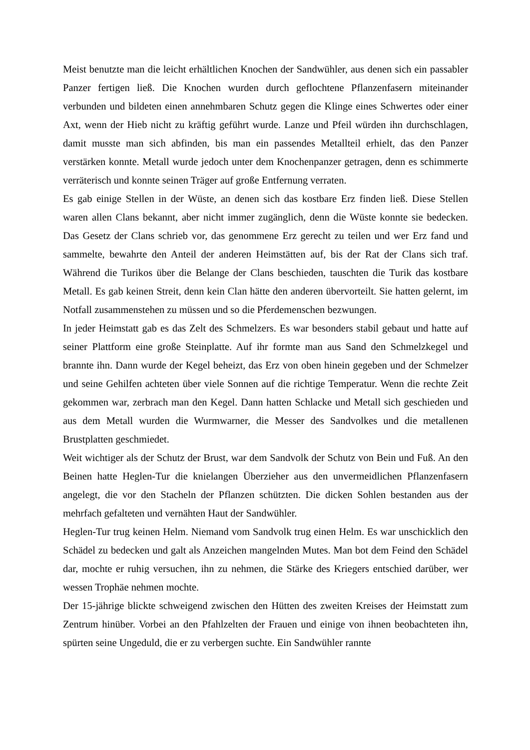Meist benutzte man die leicht erhältlichen Knochen der Sandwühler, aus denen sich ein passabler Panzer fertigen ließ. Die Knochen wurden durch geflochtene Pflanzenfasern miteinander verbunden und bildeten einen annehmbaren Schutz gegen die Klinge eines Schwertes oder einer Axt, wenn der Hieb nicht zu kräftig geführt wurde. Lanze und Pfeil würden ihn durchschlagen, damit musste man sich abfinden, bis man ein passendes Metallteil erhielt, das den Panzer verstärken konnte. Metall wurde jedoch unter dem Knochenpanzer getragen, denn es schimmerte verräterisch und konnte seinen Träger auf große Entfernung verraten.
Es gab einige Stellen in der Wüste, an denen sich das kostbare Erz finden ließ. Diese Stellen waren allen Clans bekannt, aber nicht immer zugänglich, denn die Wüste konnte sie bedecken. Das Gesetz der Clans schrieb vor, das genommene Erz gerecht zu teilen und wer Erz fand und sammelte, bewahrte den Anteil der anderen Heimstätten auf, bis der Rat der Clans sich traf. Während die Turikos über die Belange der Clans beschieden, tauschten die Turik das kostbare Metall. Es gab keinen Streit, denn kein Clan hätte den anderen übervorteilt. Sie hatten gelernt, im Notfall zusammenstehen zu müssen und so die Pferdemenschen bezwungen.
In jeder Heimstatt gab es das Zelt des Schmelzers. Es war besonders stabil gebaut und hatte auf seiner Plattform eine große Steinplatte. Auf ihr formte man aus Sand den Schmelzkegel und brannte ihn. Dann wurde der Kegel beheizt, das Erz von oben hinein gegeben und der Schmelzer und seine Gehilfen achteten über viele Sonnen auf die richtige Temperatur. Wenn die rechte Zeit gekommen war, zerbrach man den Kegel. Dann hatten Schlacke und Metall sich geschieden und aus dem Metall wurden die Wurmwarner, die Messer des Sandvolkes und die metallenen Brustplatten geschmiedet.
Weit wichtiger als der Schutz der Brust, war dem Sandvolk der Schutz von Bein und Fuß. An den Beinen hatte Heglen-Tur die knielangen Überzieher aus den unvermeidlichen Pflanzenfasern angelegt, die vor den Stacheln der Pflanzen schützten. Die dicken Sohlen bestanden aus der mehrfach gefalteten und vernähten Haut der Sandwühler.
Heglen-Tur trug keinen Helm. Niemand vom Sandvolk trug einen Helm. Es war unschicklich den Schädel zu bedecken und galt als Anzeichen mangelnden Mutes. Man bot dem Feind den Schädel dar, mochte er ruhig versuchen, ihn zu nehmen, die Stärke des Kriegers entschied darüber, wer wessen Trophäe nehmen mochte.
Der 15-jährige blickte schweigend zwischen den Hütten des zweiten Kreises der Heimstatt zum Zentrum hinüber. Vorbei an den Pfahlzelten der Frauen und einige von ihnen beobachteten ihn, spürten seine Ungeduld, die er zu verbergen suchte. Ein Sandwühler rannte